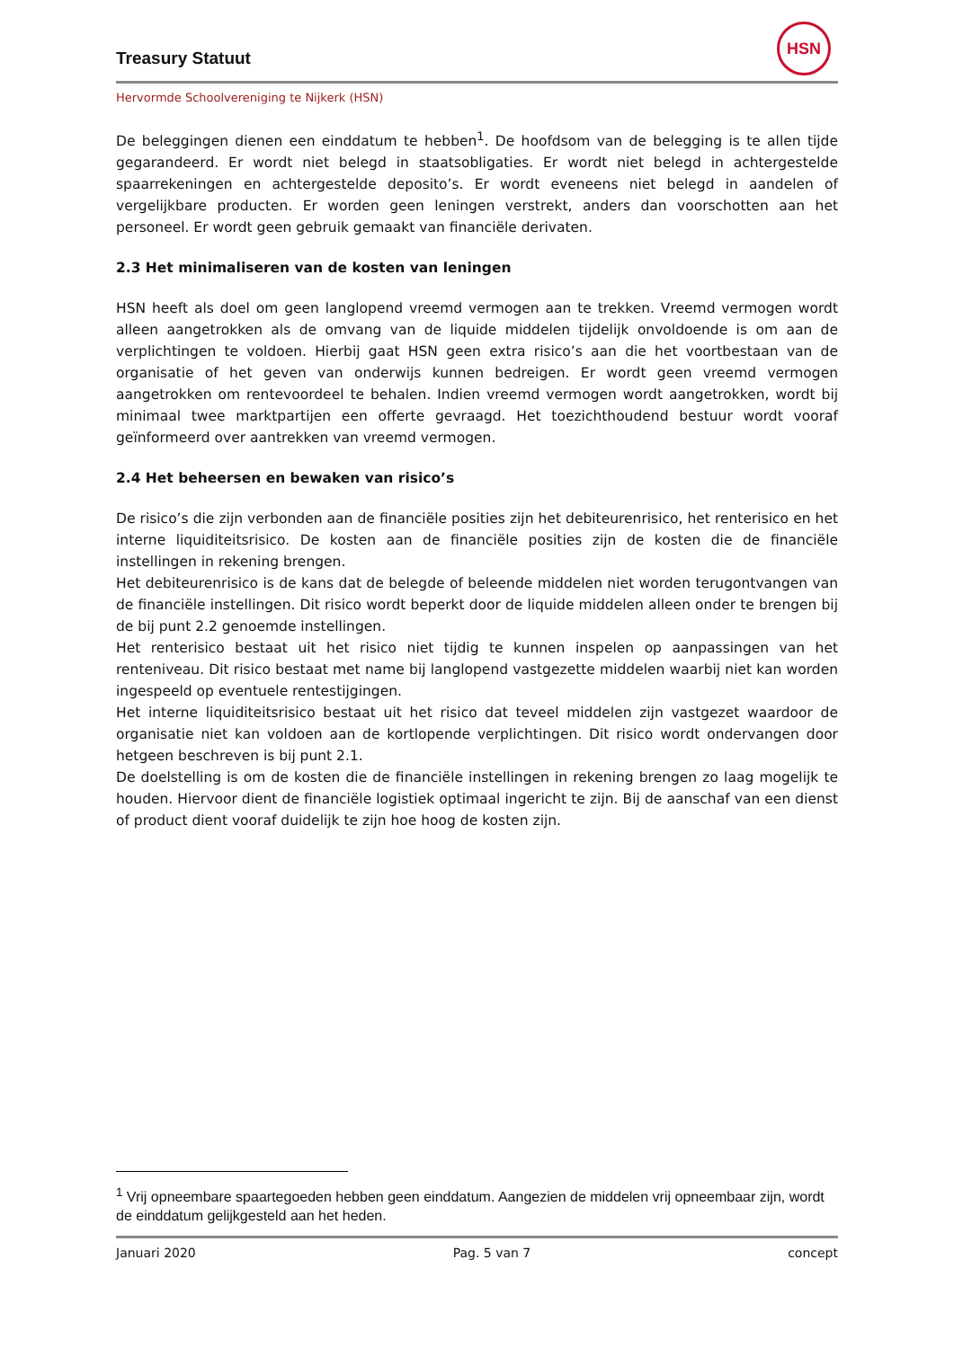Treasury Statuut
HSN
Hervormde Schoolvereniging te Nijkerk (HSN)
De beleggingen dienen een einddatum te hebben<sup>1</sup>. De hoofdsom van de belegging is te allen tijde gegarandeerd. Er wordt niet belegd in staatsobligaties. Er wordt niet belegd in achtergestelde spaarrekeningen en achtergestelde deposito’s. Er wordt eveneens niet belegd in aandelen of vergelijkbare producten. Er worden geen leningen verstrekt, anders dan voorschotten aan het personeel. Er wordt geen gebruik gemaakt van financiële derivaten.
2.3 Het minimaliseren van de kosten van leningen
HSN heeft als doel om geen langlopend vreemd vermogen aan te trekken. Vreemd vermogen wordt alleen aangetrokken als de omvang van de liquide middelen tijdelijk onvoldoende is om aan de verplichtingen te voldoen. Hierbij gaat HSN geen extra risico’s aan die het voortbestaan van de organisatie of het geven van onderwijs kunnen bedreigen. Er wordt geen vreemd vermogen aangetrokken om rentevoordeel te behalen. Indien vreemd vermogen wordt aangetrokken, wordt bij minimaal twee marktpartijen een offerte gevraagd. Het toezichthoudend bestuur wordt vooraf geïnformeerd over aantrekken van vreemd vermogen.
2.4 Het beheersen en bewaken van risico’s
De risico’s die zijn verbonden aan de financiële posities zijn het debiteurenrisico, het renterisico en het interne liquiditeitsrisico. De kosten aan de financiële posities zijn de kosten die de financiële instellingen in rekening brengen.
Het debiteurenrisico is de kans dat de belegde of beleende middelen niet worden terugontvangen van de financiële instellingen. Dit risico wordt beperkt door de liquide middelen alleen onder te brengen bij de bij punt 2.2 genoemde instellingen.
Het renterisico bestaat uit het risico niet tijdig te kunnen inspelen op aanpassingen van het renteniveau. Dit risico bestaat met name bij langlopend vastgezette middelen waarbij niet kan worden ingespeeld op eventuele rentestijgingen.
Het interne liquiditeitsrisico bestaat uit het risico dat teveel middelen zijn vastgezet waardoor de organisatie niet kan voldoen aan de kortlopende verplichtingen. Dit risico wordt ondervangen door hetgeen beschreven is bij punt 2.1.
De doelstelling is om de kosten die de financiële instellingen in rekening brengen zo laag mogelijk te houden. Hiervoor dient de financiële logistiek optimaal ingericht te zijn. Bij de aanschaf van een dienst of product dient vooraf duidelijk te zijn hoe hoog de kosten zijn.
<sup>1</sup> Vrij opneembare spaartegoeden hebben geen einddatum. Aangezien de middelen vrij opneembaar zijn, wordt de einddatum gelijkgesteld aan het heden.
Januari 2020 Pag. 5 van 7 concept